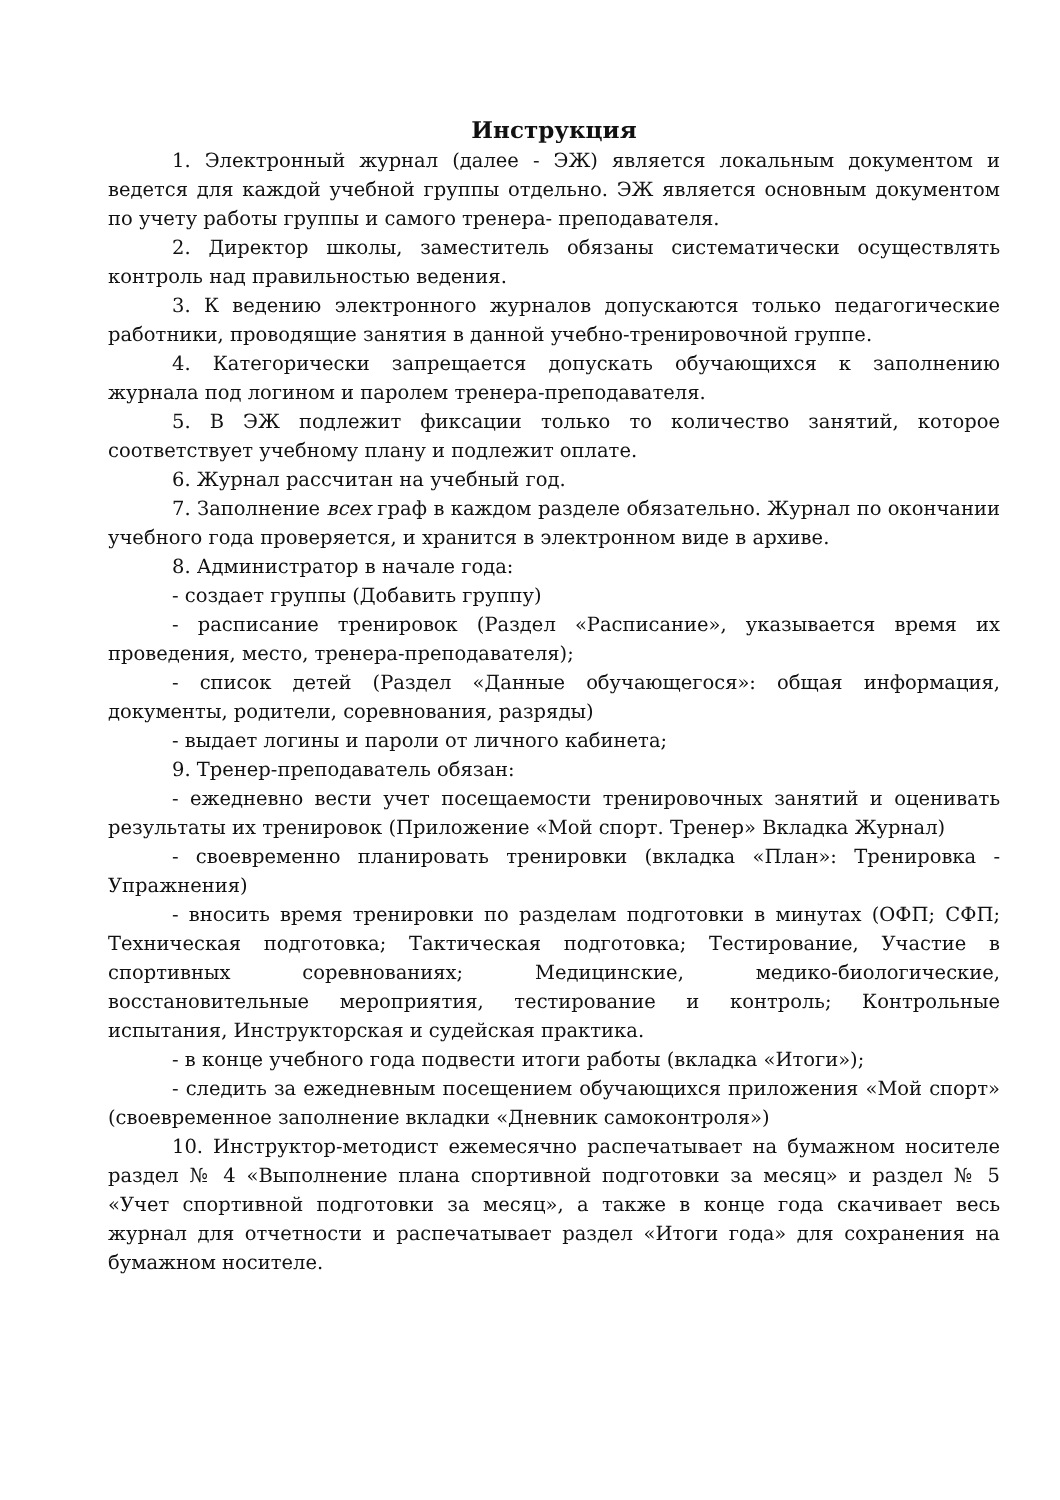Инструкция
1. Электронный журнал (далее - ЭЖ) является локальным документом и ведется для каждой учебной группы отдельно. ЭЖ является основным документом по учету работы группы и самого тренера- преподавателя.
2. Директор школы, заместитель обязаны систематически осуществлять контроль над правильностью ведения.
3. К ведению электронного журналов допускаются только педагогические работники, проводящие занятия в данной учебно-тренировочной группе.
4. Категорически запрещается допускать обучающихся к заполнению журнала под логином и паролем тренера-преподавателя.
5. В ЭЖ подлежит фиксации только то количество занятий, которое соответствует учебному плану и подлежит оплате.
6. Журнал рассчитан на учебный год.
7. Заполнение всех граф в каждом разделе обязательно. Журнал по окончании учебного года проверяется, и хранится в электронном виде в архиве.
8. Администратор в начале года:
- создает группы (Добавить группу)
- расписание тренировок (Раздел «Расписание», указывается время их проведения, место, тренера-преподавателя);
- список детей (Раздел «Данные обучающегося»: общая информация, документы, родители, соревнования, разряды)
- выдает логины и пароли от личного кабинета;
9. Тренер-преподаватель обязан:
- ежедневно вести учет посещаемости тренировочных занятий и оценивать результаты их тренировок (Приложение «Мой спорт. Тренер» Вкладка Журнал)
- своевременно планировать тренировки (вкладка «План»: Тренировка - Упражнения)
- вносить время тренировки по разделам подготовки в минутах (ОФП; СФП; Техническая подготовка; Тактическая подготовка; Тестирование, Участие в спортивных соревнованиях; Медицинские, медико-биологические, восстановительные мероприятия, тестирование и контроль; Контрольные испытания, Инструкторская и судейская практика.
- в конце учебного года подвести итоги работы (вкладка «Итоги»);
- следить за ежедневным посещением обучающихся приложения «Мой спорт» (своевременное заполнение вкладки «Дневник самоконтроля»)
10. Инструктор-методист ежемесячно распечатывает на бумажном носителе раздел № 4 «Выполнение плана спортивной подготовки за месяц» и раздел № 5 «Учет спортивной подготовки за месяц», а также в конце года скачивает весь журнал для отчетности и распечатывает раздел «Итоги года» для сохранения на бумажном носителе.